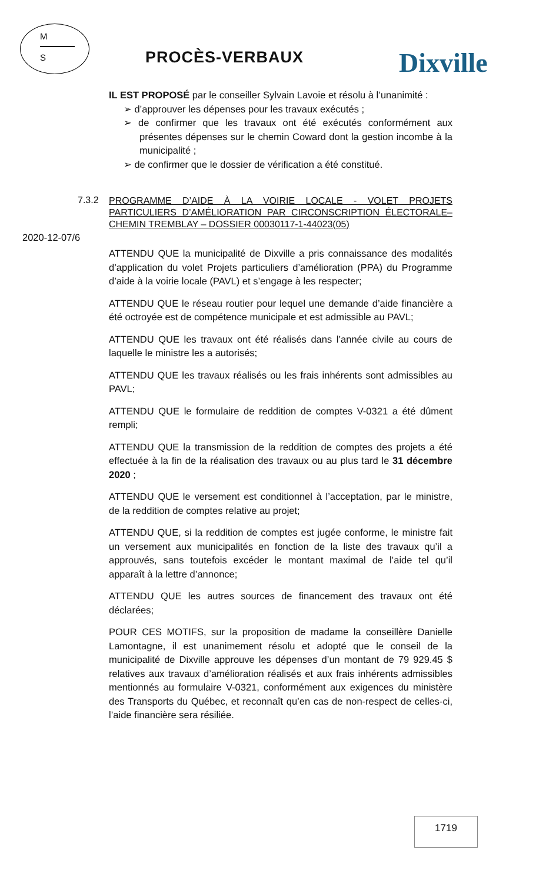M
S
PROCÈS-VERBAUX Dixville
IL EST PROPOSÉ par le conseiller Sylvain Lavoie et résolu à l’unanimité :
➢ d’approuver les dépenses pour les travaux exécutés ;
➢ de confirmer que les travaux ont été exécutés conformément aux présentes dépenses sur le chemin Coward dont la gestion incombe à la municipalité ;
➢ de confirmer que le dossier de vérification a été constitué.
7.3.2 PROGRAMME D’AIDE À LA VOIRIE LOCALE - VOLET PROJETS PARTICULIERS D’AMÉLIORATION PAR CIRCONSCRIPTION ÉLECTORALE– CHEMIN TREMBLAY – DOSSIER 00030117-1-44023(05)
2020-12-07/6
ATTENDU QUE la municipalité de Dixville a pris connaissance des modalités d’application du volet Projets particuliers d’amélioration (PPA) du Programme d’aide à la voirie locale (PAVL) et s’engage à les respecter;
ATTENDU QUE le réseau routier pour lequel une demande d’aide financière a été octroyée est de compétence municipale et est admissible au PAVL;
ATTENDU QUE les travaux ont été réalisés dans l’année civile au cours de laquelle le ministre les a autorisés;
ATTENDU QUE les travaux réalisés ou les frais inhérents sont admissibles au PAVL;
ATTENDU QUE le formulaire de reddition de comptes V-0321 a été dûment rempli;
ATTENDU QUE la transmission de la reddition de comptes des projets a été effectuée à la fin de la réalisation des travaux ou au plus tard le 31 décembre 2020 ;
ATTENDU QUE le versement est conditionnel à l’acceptation, par le ministre, de la reddition de comptes relative au projet;
ATTENDU QUE, si la reddition de comptes est jugée conforme, le ministre fait un versement aux municipalités en fonction de la liste des travaux qu’il a approuvés, sans toutefois excéder le montant maximal de l’aide tel qu’il apparaît à la lettre d’annonce;
ATTENDU QUE les autres sources de financement des travaux ont été déclarées;
POUR CES MOTIFS, sur la proposition de madame la conseillère Danielle Lamontagne, il est unanimement résolu et adopté que le conseil de la municipalité de Dixville approuve les dépenses d’un montant de 79 929.45 $ relatives aux travaux d’amélioration réalisés et aux frais inhérents admissibles mentionnés au formulaire V-0321, conformément aux exigences du ministère des Transports du Québec, et reconnaît qu’en cas de non-respect de celles-ci, l’aide financière sera résiliée.
1719